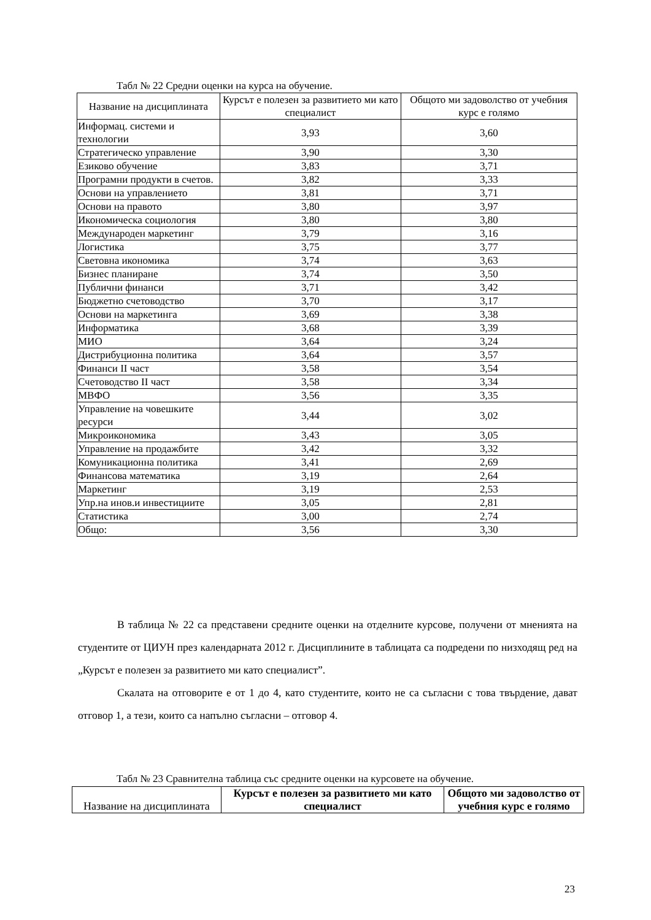Табл № 22 Средни оценки на курса на обучение.
| Название на дисциплината | Курсът е полезен за развитието ми като специалист | Общото ми задоволство от учебния курс е голямо |
| --- | --- | --- |
| Информац. системи и технологии | 3,93 | 3,60 |
| Стратегическо управление | 3,90 | 3,30 |
| Езиково обучение | 3,83 | 3,71 |
| Програмни продукти в счетов. | 3,82 | 3,33 |
| Основи на управлението | 3,81 | 3,71 |
| Основи на правото | 3,80 | 3,97 |
| Икономическа социология | 3,80 | 3,80 |
| Международен маркетинг | 3,79 | 3,16 |
| Логистика | 3,75 | 3,77 |
| Световна икономика | 3,74 | 3,63 |
| Бизнес планиране | 3,74 | 3,50 |
| Публични финанси | 3,71 | 3,42 |
| Бюджетно счетоводство | 3,70 | 3,17 |
| Основи на маркетинга | 3,69 | 3,38 |
| Информатика | 3,68 | 3,39 |
| МИО | 3,64 | 3,24 |
| Дистрибуционна политика | 3,64 | 3,57 |
| Финанси II част | 3,58 | 3,54 |
| Счетоводство II част | 3,58 | 3,34 |
| МВФО | 3,56 | 3,35 |
| Управление на човешките ресурси | 3,44 | 3,02 |
| Микроикономика | 3,43 | 3,05 |
| Управление на продажбите | 3,42 | 3,32 |
| Комуникационна политика | 3,41 | 2,69 |
| Финансова математика | 3,19 | 2,64 |
| Маркетинг | 3,19 | 2,53 |
| Упр.на инов.и инвестициите | 3,05 | 2,81 |
| Статистика | 3,00 | 2,74 |
| Общо: | 3,56 | 3,30 |
В таблица № 22 са представени средните оценки на отделните курсове, получени от мненията на студентите от ЦИУН през календарната 2012 г. Дисциплините в таблицата са подредени по низходящ ред на „Курсът е полезен за развитието ми като специалист”.
Скалата на отговорите е от 1 до 4, като студентите, които не са съгласни с това твърдение, дават отговор 1, а тези, които са напълно съгласни – отговор 4.
Табл № 23 Сравнителна таблица със средните оценки на курсовете на обучение.
| Название на дисциплината | Курсът е полезен за развитието ми като специалист | Общото ми задоволство от учебния курс е голямо |
| --- | --- | --- |
23